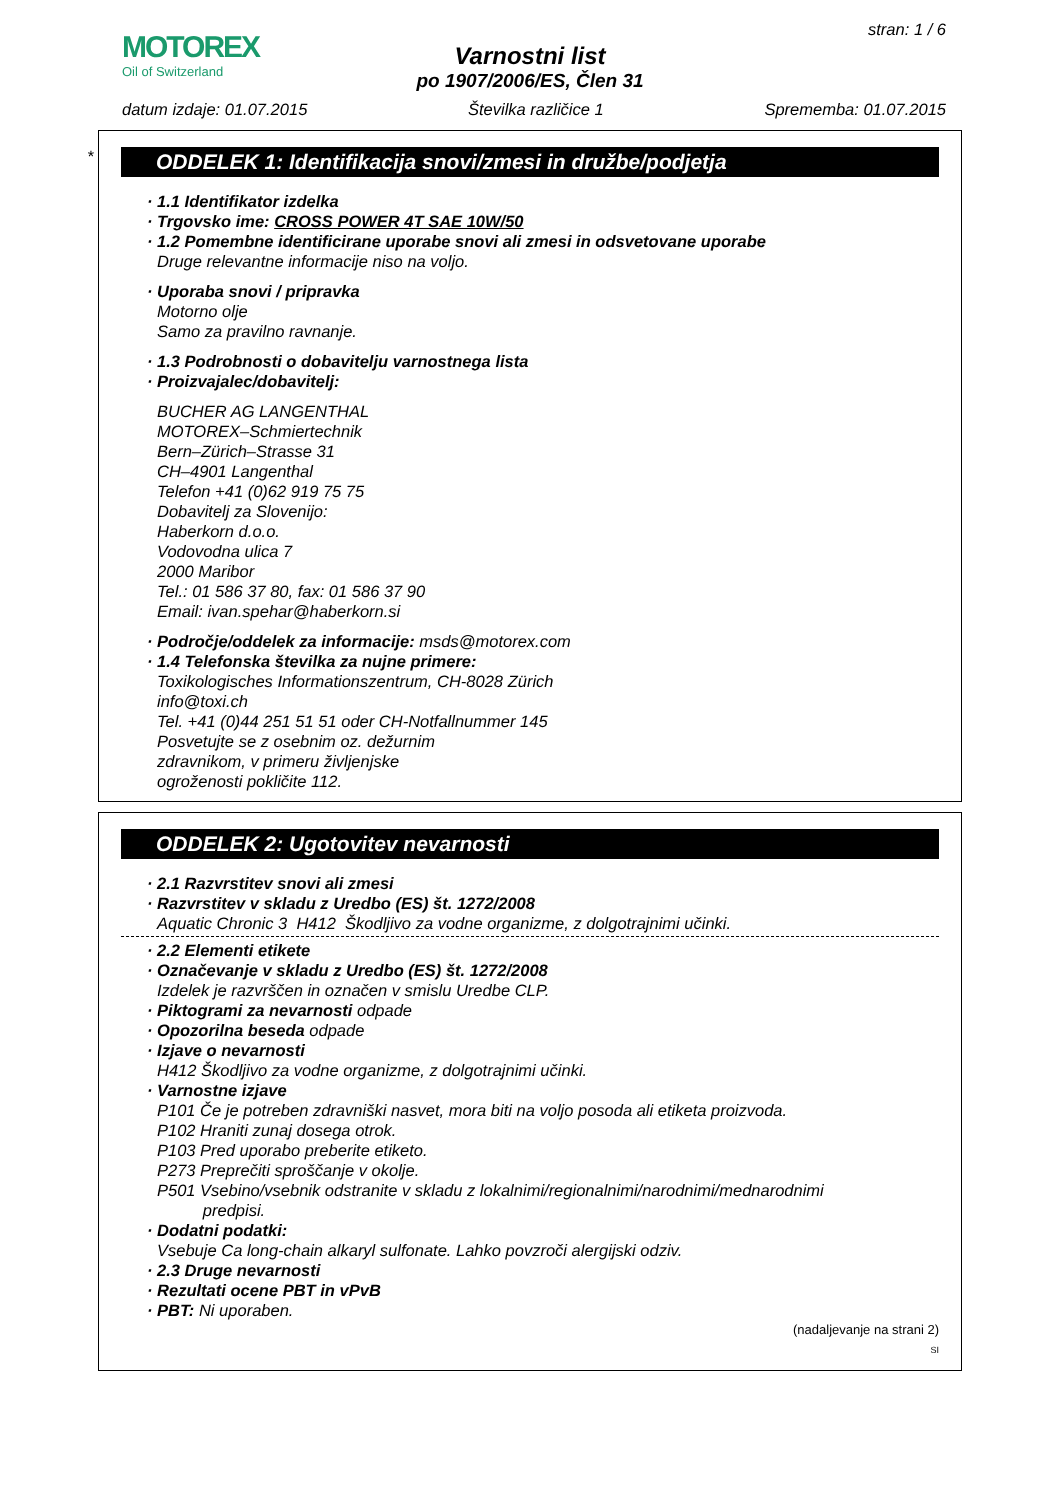MOTOREX
Oil of Switzerland
stran: 1 / 6
Varnostni list
po 1907/2006/ES, Člen 31
datum izdaje: 01.07.2015 Številka različice 1 Sprememba: 01.07.2015
*
ODDELEK 1: Identifikacija snovi/zmesi in družbe/podjetja
· 1.1 Identifikator izdelka
· Trgovsko ime: CROSS POWER 4T SAE 10W/50
· 1.2 Pomembne identificirane uporabe snovi ali zmesi in odsvetovane uporabe
Druge relevantne informacije niso na voljo.
· Uporaba snovi / pripravka
Motorno olje
Samo za pravilno ravnanje.
· 1.3 Podrobnosti o dobavitelju varnostnega lista
· Proizvajalec/dobavitelj:
BUCHER AG LANGENTHAL
MOTOREX–Schmiertechnik
Bern–Zürich–Strasse 31
CH–4901 Langenthal
Telefon +41 (0)62 919 75 75
Dobavitelj za Slovenijo:
Haberkorn d.o.o.
Vodovodna ulica 7
2000 Maribor
Tel.: 01 586 37 80, fax: 01 586 37 90
Email: ivan.spehar@haberkorn.si
· Področje/oddelek za informacije: msds@motorex.com
· 1.4 Telefonska številka za nujne primere:
Toxikologisches Informationszentrum, CH-8028 Zürich
info@toxi.ch
Tel. +41 (0)44 251 51 51 oder CH-Notfallnummer 145
Posvetujte se z osebnim oz. dežurnim
zdravnikom, v primeru življenjske
ogroženosti pokličite 112.
ODDELEK 2: Ugotovitev nevarnosti
· 2.1 Razvrstitev snovi ali zmesi
· Razvrstitev v skladu z Uredbo (ES) št. 1272/2008
Aquatic Chronic 3 H412 Škodljivo za vodne organizme, z dolgotrajnimi učinki.
· 2.2 Elementi etikete
· Označevanje v skladu z Uredbo (ES) št. 1272/2008
Izdelek je razvrščen in označen v smislu Uredbe CLP.
· Piktogrami za nevarnosti odpade
· Opozorilna beseda odpade
· Izjave o nevarnosti
H412 Škodljivo za vodne organizme, z dolgotrajnimi učinki.
· Varnostne izjave
P101 Če je potreben zdravniški nasvet, mora biti na voljo posoda ali etiketa proizvoda.
P102 Hraniti zunaj dosega otrok.
P103 Pred uporabo preberite etiketo.
P273 Preprečiti sproščanje v okolje.
P501 Vsebino/vsebnik odstranite v skladu z lokalnimi/regionalnimi/narodnimi/mednarodnimi
predpisi.
· Dodatni podatki:
Vsebuje Ca long-chain alkaryl sulfonate. Lahko povzroči alergijski odziv.
· 2.3 Druge nevarnosti
· Rezultati ocene PBT in vPvB
· PBT: Ni uporaben.
(nadaljevanje na strani 2)
SI